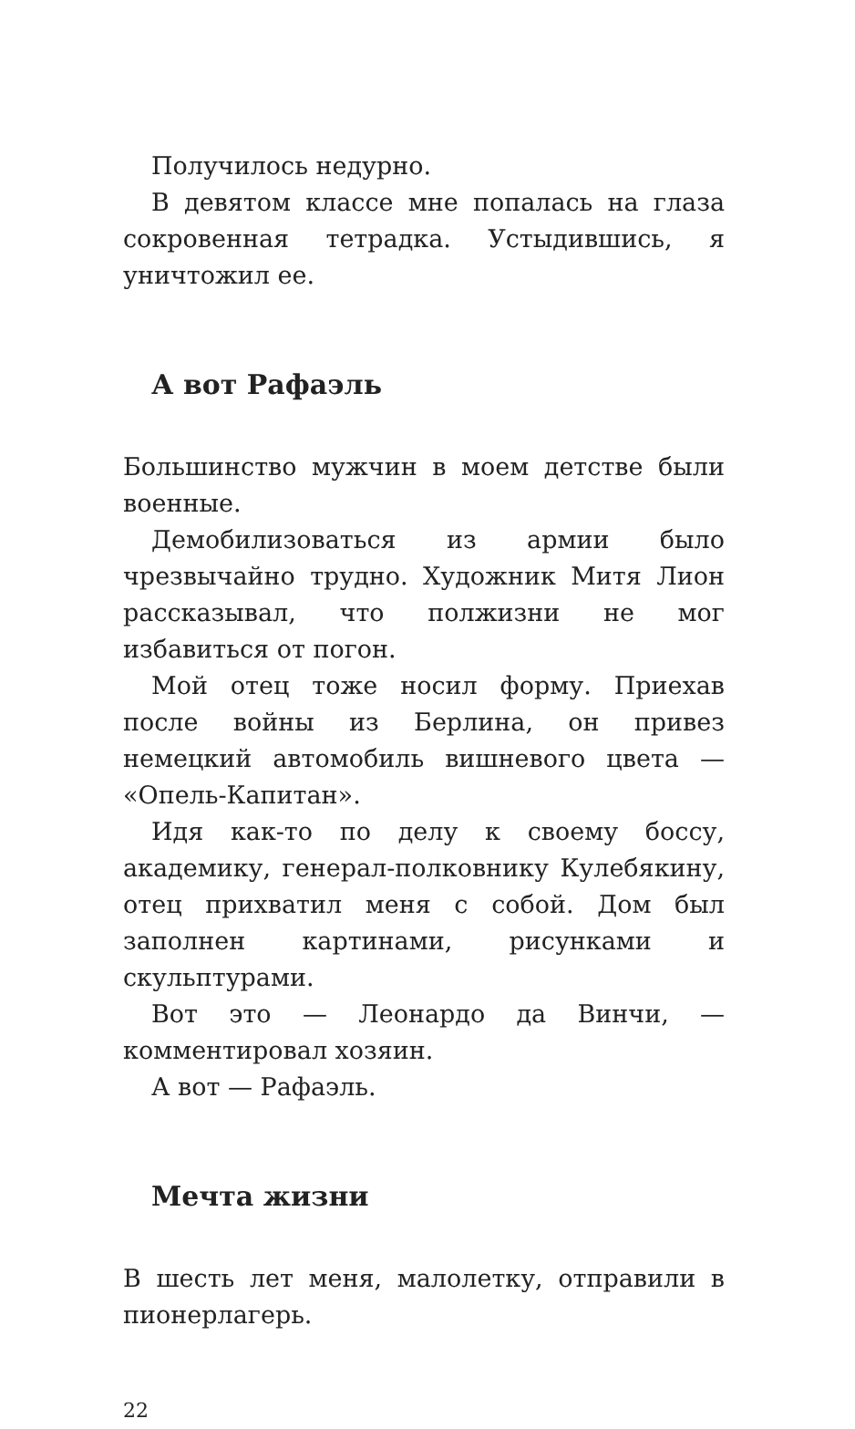Получилось недурно.
В девятом классе мне попалась на глаза сокровенная тетрадка. Устыдившись, я уничтожил ее.
А вот Рафаэль
Большинство мужчин в моем детстве были военные.
Демобилизоваться из армии было чрезвычайно трудно. Художник Митя Лион рассказывал, что полжизни не мог избавиться от погон.
Мой отец тоже носил форму. Приехав после войны из Берлина, он привез немецкий автомобиль вишневого цвета — «Опель-Капитан».
Идя как-то по делу к своему боссу, академику, генерал-полковнику Кулебякину, отец прихватил меня с собой. Дом был заполнен картинами, рисунками и скульптурами.
Вот это — Леонардо да Винчи, — комментировал хозяин.
А вот — Рафаэль.
Мечта жизни
В шесть лет меня, малолетку, отправили в пионерлагерь.
22